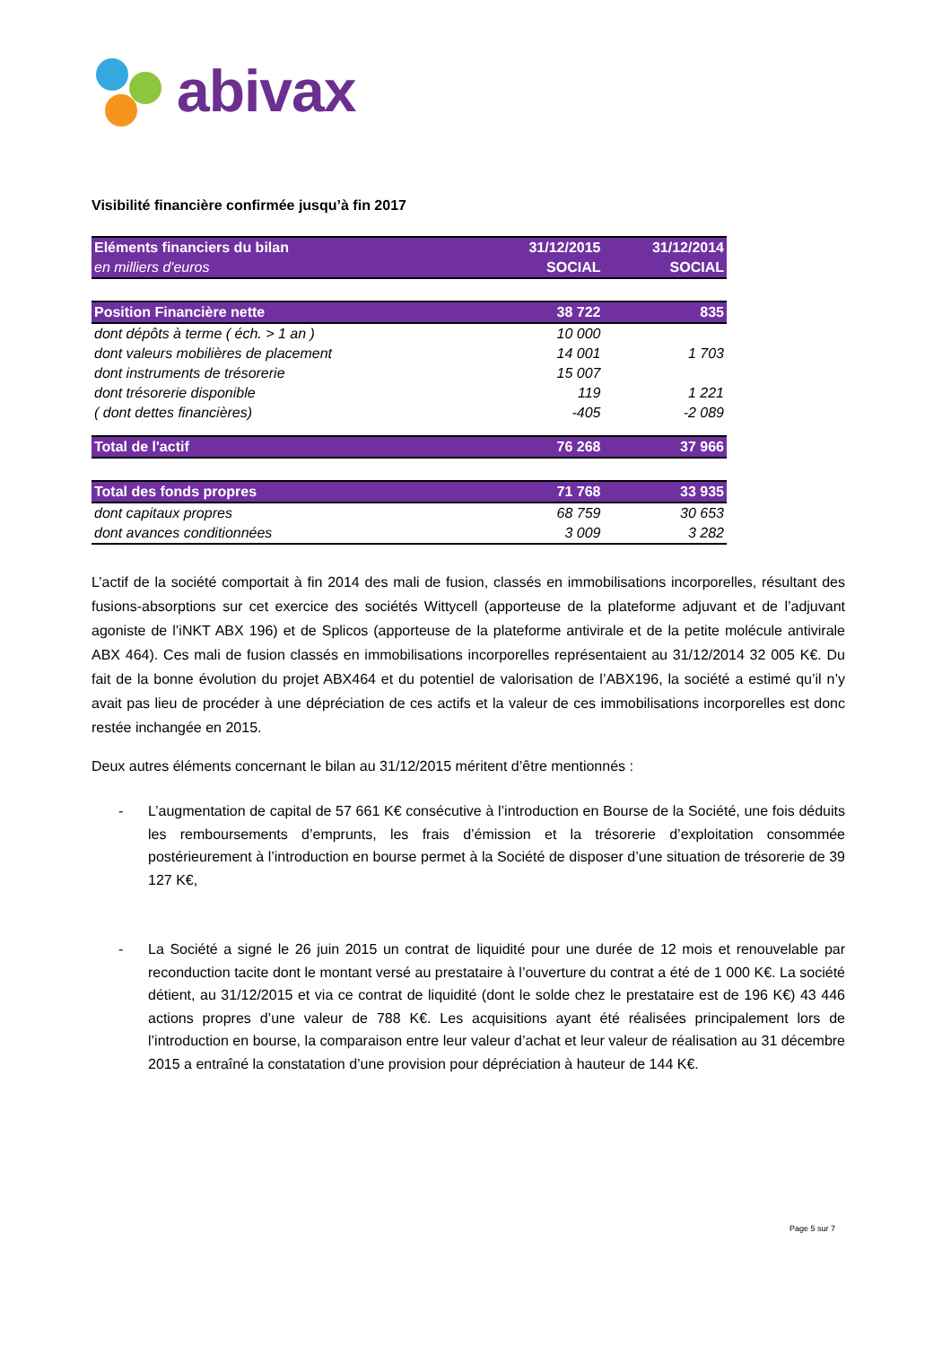abivax
Visibilité financière confirmée jusqu’à fin 2017
| Eléments financiers du bilan | 31/12/2015 | 31/12/2014 |
| en milliers d'euros | SOCIAL | SOCIAL |
| Position Financière nette | 38 722 | 835 |
| dont dépôts à terme ( éch. > 1 an ) | 10 000 | |
| dont valeurs mobilières de placement | 14 001 | 1 703 |
| dont instruments de trésorerie | 15 007 | |
| dont trésorerie disponible | 119 | 1 221 |
| ( dont dettes financières) | -405 | -2 089 |
| Total de l'actif | 76 268 | 37 966 |
| Total des fonds propres | 71 768 | 33 935 |
| dont capitaux propres | 68 759 | 30 653 |
| dont avances conditionnées | 3 009 | 3 282 |
L’actif de la société comportait à fin 2014 des mali de fusion, classés en immobilisations incorporelles, résultant des fusions-absorptions sur cet exercice des sociétés Wittycell (apporteuse de la plateforme adjuvant et de l’adjuvant agoniste de l’iNKT ABX 196) et de Splicos (apporteuse de la plateforme antivirale et de la petite molécule antivirale ABX 464). Ces mali de fusion classés en immobilisations incorporelles représentaient au 31/12/2014 32 005 K€. Du fait de la bonne évolution du projet ABX464 et du potentiel de valorisation de l’ABX196, la société a estimé qu’il n’y avait pas lieu de procéder à une dépréciation de ces actifs et la valeur de ces immobilisations incorporelles est donc restée inchangée en 2015.
Deux autres éléments concernant le bilan au 31/12/2015 méritent d’être mentionnés :
- L’augmentation de capital de 57 661 K€ consécutive à l’introduction en Bourse de la Société, une fois déduits les remboursements d’emprunts, les frais d’émission et la trésorerie d’exploitation consommée postérieurement à l’introduction en bourse permet à la Société de disposer d’une situation de trésorerie de 39 127 K€,
- La Société a signé le 26 juin 2015 un contrat de liquidité pour une durée de 12 mois et renouvelable par reconduction tacite dont le montant versé au prestataire à l’ouverture du contrat a été de 1 000 K€. La société détient, au 31/12/2015 et via ce contrat de liquidité (dont le solde chez le prestataire est de 196 K€) 43 446 actions propres d’une valeur de 788 K€. Les acquisitions ayant été réalisées principalement lors de l’introduction en bourse, la comparaison entre leur valeur d’achat et leur valeur de réalisation au 31 décembre 2015 a entraîné la constatation d’une provision pour dépréciation à hauteur de 144 K€.
Page 5 sur 7